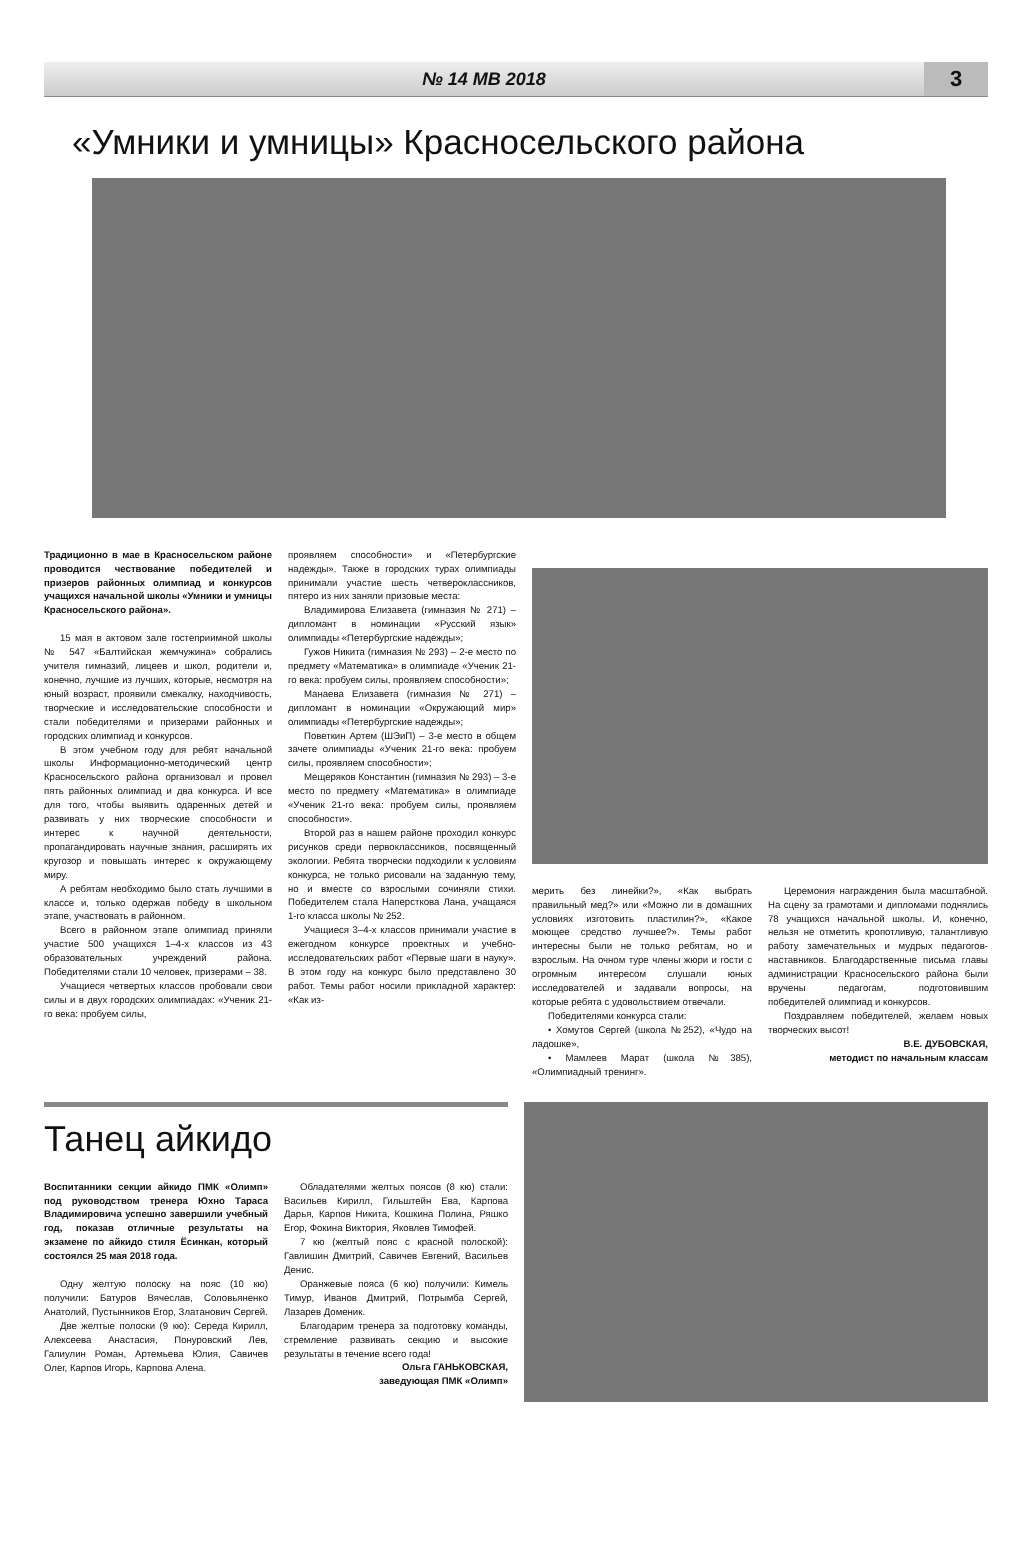№ 14 МВ 2018
3
«Умники и умницы» Красносельского района
Традиционно в мае в Красносельском районе проводится чествование победителей и призеров районных олимпиад и конкурсов учащихся начальной школы «Умники и умницы Красносельского района».
15 мая в актовом зале гостеприимной школы № 547 «Балтийская жемчужина» собрались учителя гимназий, лицеев и школ, родители и, конечно, лучшие из лучших, которые, несмотря на юный возраст, проявили смекалку, находчивость, творческие и исследовательские способности и стали победителями и призерами районных и городских олимпиад и конкурсов.
В этом учебном году для ребят начальной школы Информационно-методический центр Красносельского района организовал и провел пять районных олимпиад и два конкурса. И все для того, чтобы выявить одаренных детей и развивать у них творческие способности и интерес к научной деятельности, пропагандировать научные знания, расширять их кругозор и повышать интерес к окружающему миру.
А ребятам необходимо было стать лучшими в классе и, только одержав победу в школьном этапе, участвовать в районном.
Всего в районном этапе олимпиад приняли участие 500 учащихся 1–4-х классов из 43 образовательных учреждений района. Победителями стали 10 человек, призерами – 38.
Учащиеся четвертых классов пробовали свои силы и в двух городских олимпиадах: «Ученик 21-го века: пробуем силы,
проявляем способности» и «Петербургские надежды». Также в городских турах олимпиады принимали участие шесть четвероклассников, пятеро из них заняли призовые места:
Владимирова Елизавета (гимназия № 271) – дипломант в номинации «Русский язык» олимпиады «Петербургские надежды»;
Гужов Никита (гимназия № 293) – 2-е место по предмету «Математика» в олимпиаде «Ученик 21-го века: пробуем силы, проявляем способности»;
Манаева Елизавета (гимназия № 271) – дипломант в номинации «Окружающий мир» олимпиады «Петербургские надежды»;
Поветкин Артем (ШЭиП) – 3-е место в общем зачете олимпиады «Ученик 21-го века: пробуем силы, проявляем способности»;
Мещеряков Константин (гимназия № 293) – 3-е место по предмету «Математика» в олимпиаде «Ученик 21-го века: пробуем силы, проявляем способности».
Второй раз в нашем районе проходил конкурс рисунков среди первоклассников, посвященный экологии. Ребята творчески подходили к условиям конкурса, не только рисовали на заданную тему, но и вместе со взрослыми сочиняли стихи. Победителем стала Наперсткова Лана, учащаяся 1-го класса школы № 252.
Учащиеся 3–4-х классов принимали участие в ежегодном конкурсе проектных и учебно-исследовательских работ «Первые шаги в науку». В этом году на конкурс было представлено 30 работ. Темы работ носили прикладной характер: «Как из-
мерить без линейки?», «Как выбрать правильный мед?» или «Можно ли в домашних условиях изготовить пластилин?», «Какое моющее средство лучшее?». Темы работ интересны были не только ребятам, но и взрослым. На очном туре члены жюри и гости с огромным интересом слушали юных исследователей и задавали вопросы, на которые ребята с удовольствием отвечали.
Победителями конкурса стали:
• Хомутов Сергей (школа №252), «Чудо на ладошке»,
• Мамлеев Марат (школа №385), «Олимпиадный тренинг».
Церемония награждения была масштабной. На сцену за грамотами и дипломами поднялись 78 учащихся начальной школы. И, конечно, нельзя не отметить кропотливую, талантливую работу замечательных и мудрых педагогов-наставников. Благодарственные письма главы администрации Красносельского района были вручены педагогам, подготовившим победителей олимпиад и конкурсов.
Поздравляем победителей, желаем новых творческих высот!
В.Е. ДУБОВСКАЯ,
методист по начальным классам
Танец айкидо
Воспитанники секции айкидо ПМК «Олимп» под руководством тренера Юхно Тараса Владимировича успешно завершили учебный год, показав отличные результаты на экзамене по айкидо стиля Ёсинкан, который состоялся 25 мая 2018 года.
Одну желтую полоску на пояс (10 кю) получили: Батуров Вячеслав, Соловьяненко Анатолий, Пустынников Егор, Златанович Сергей.
Две желтые полоски (9 кю): Середа Кирилл, Алексеева Анастасия, Понуровский Лев, Галиулин Роман, Артемьева Юлия, Савичев Олег, Карпов Игорь, Карпова Алена.
Обладателями желтых поясов (8 кю) стали: Васильев Кирилл, Гильштейн Ева, Карпова Дарья, Карпов Никита, Кошкина Полина, Ряшко Егор, Фокина Виктория, Яковлев Тимофей.
7 кю (желтый пояс с красной полоской): Гавлишин Дмитрий, Савичев Евгений, Васильев Денис.
Оранжевые пояса (6 кю) получили: Кимель Тимур, Иванов Дмитрий, Потрымба Сергей, Лазарев Доменик.
Благодарим тренера за подготовку команды, стремление развивать секцию и высокие результаты в течение всего года!
Ольга ГАНЬКОВСКАЯ,
заведующая ПМК «Олимп»